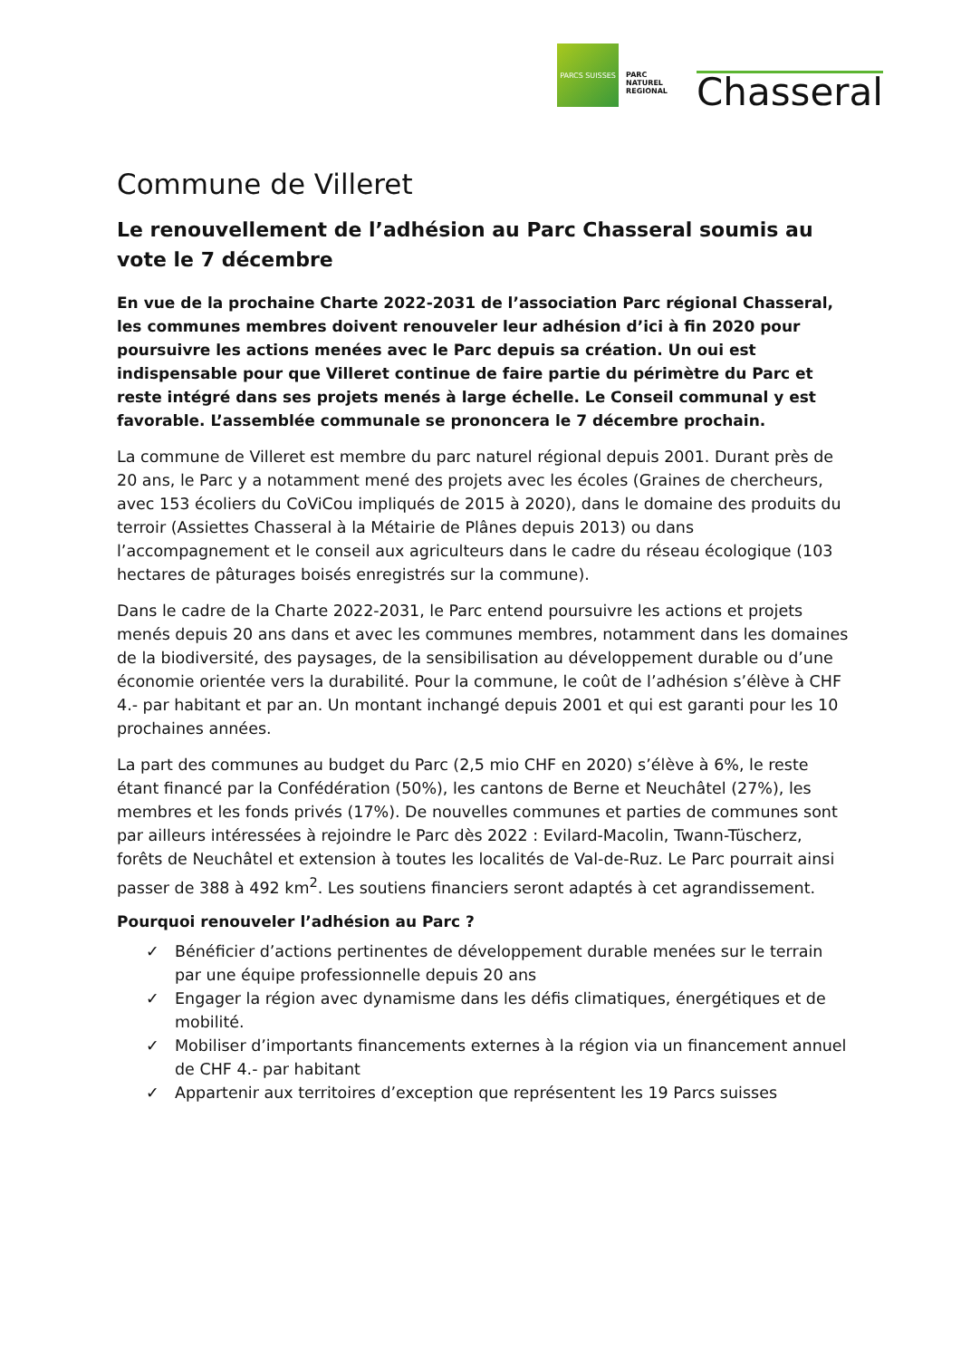PARCS SUISSES
PARC NATUREL REGIONAL
Chasseral
Commune de Villeret
Le renouvellement de l’adhésion au Parc Chasseral soumis au vote le 7 décembre
En vue de la prochaine Charte 2022-2031 de l’association Parc régional Chasseral, les communes membres doivent renouveler leur adhésion d’ici à fin 2020 pour poursuivre les actions menées avec le Parc depuis sa création. Un oui est indispensable pour que Villeret continue de faire partie du périmètre du Parc et reste intégré dans ses projets menés à large échelle. Le Conseil communal y est favorable. L’assemblée communale se prononcera le 7 décembre prochain.
La commune de Villeret est membre du parc naturel régional depuis 2001. Durant près de 20 ans, le Parc y a notamment mené des projets avec les écoles (Graines de chercheurs, avec 153 écoliers du CoViCou impliqués de 2015 à 2020), dans le domaine des produits du terroir (Assiettes Chasseral à la Métairie de Plânes depuis 2013) ou dans l’accompagnement et le conseil aux agriculteurs dans le cadre du réseau écologique (103 hectares de pâturages boisés enregistrés sur la commune).
Dans le cadre de la Charte 2022-2031, le Parc entend poursuivre les actions et projets menés depuis 20 ans dans et avec les communes membres, notamment dans les domaines de la biodiversité, des paysages, de la sensibilisation au développement durable ou d’une économie orientée vers la durabilité. Pour la commune, le coût de l’adhésion s’élève à CHF 4.- par habitant et par an. Un montant inchangé depuis 2001 et qui est garanti pour les 10 prochaines années.
La part des communes au budget du Parc (2,5 mio CHF en 2020) s’élève à 6%, le reste étant financé par la Confédération (50%), les cantons de Berne et Neuchâtel (27%), les membres et les fonds privés (17%). De nouvelles communes et parties de communes sont par ailleurs intéressées à rejoindre le Parc dès 2022 : Evilard-Macolin, Twann-Tüscherz, forêts de Neuchâtel et extension à toutes les localités de Val-de-Ruz. Le Parc pourrait ainsi passer de 388 à 492 km<sup>2</sup>. Les soutiens financiers seront adaptés à cet agrandissement.
Pourquoi renouveler l’adhésion au Parc ?
✓ Bénéficier d’actions pertinentes de développement durable menées sur le terrain par une équipe professionnelle depuis 20 ans
✓ Engager la région avec dynamisme dans les défis climatiques, énergétiques et de mobilité.
✓ Mobiliser d’importants financements externes à la région via un financement annuel de CHF 4.- par habitant
✓ Appartenir aux territoires d’exception que représentent les 19 Parcs suisses